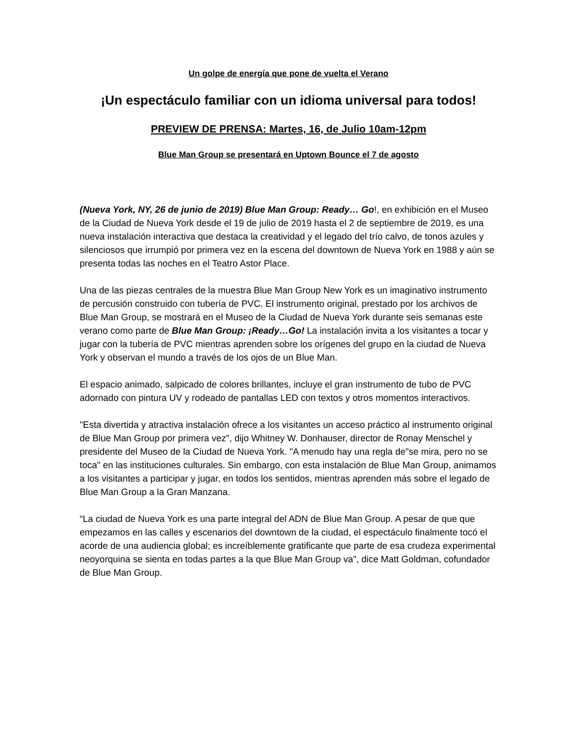Un golpe de energía que pone de vuelta el Verano
¡Un espectáculo familiar con un idioma universal para todos!
PREVIEW DE PRENSA: Martes, 16, de Julio 10am-12pm
Blue Man Group se presentará en Uptown Bounce el 7 de agosto
(Nueva York, NY, 26 de junio de 2019) Blue Man Group: Ready… Go!, en exhibición en el Museo de la Ciudad de Nueva York desde el 19 de julio de 2019 hasta el 2 de septiembre de 2019, es una nueva instalación interactiva que destaca la creatividad y el legado del trío calvo, de tonos azules y silenciosos que irrumpió por primera vez en la escena del downtown de Nueva York en 1988 y aún se presenta todas las noches en el Teatro Astor Place.
Una de las piezas centrales de la muestra Blue Man Group New York es un imaginativo instrumento de percusión construido con tubería de PVC. El instrumento original, prestado por los archivos de Blue Man Group, se mostrará en el Museo de la Ciudad de Nueva York durante seis semanas este verano como parte de Blue Man Group: ¡Ready…Go! La instalación invita a los visitantes a tocar y jugar con la tubería de PVC mientras aprenden sobre los orígenes del grupo en la ciudad de Nueva York y observan el mundo a través de los ojos de un Blue Man.
El espacio animado, salpicado de colores brillantes, incluye el gran instrumento de tubo de PVC adornado con pintura UV y rodeado de pantallas LED con textos y otros momentos interactivos.
"Esta divertida y atractiva instalación ofrece a los visitantes un acceso práctico al instrumento original de Blue Man Group por primera vez", dijo Whitney W. Donhauser, director de Ronay Menschel y presidente del Museo de la Ciudad de Nueva York. "A menudo hay una regla de"se mira, pero no se toca" en las instituciones culturales. Sin embargo, con esta instalación de Blue Man Group, animamos a los visitantes a participar y jugar, en todos los sentidos, mientras aprenden más sobre el legado de Blue Man Group a la Gran Manzana.
“La ciudad de Nueva York es una parte integral del ADN de Blue Man Group. A pesar de que que empezamos en las calles y escenarios del downtown de la ciudad, el espectáculo finalmente tocó el acorde de una audiencia global; es increíblemente gratificante que parte de esa crudeza experimental neoyorquina se sienta en todas partes a la que Blue Man Group va", dice Matt Goldman, cofundador de Blue Man Group.